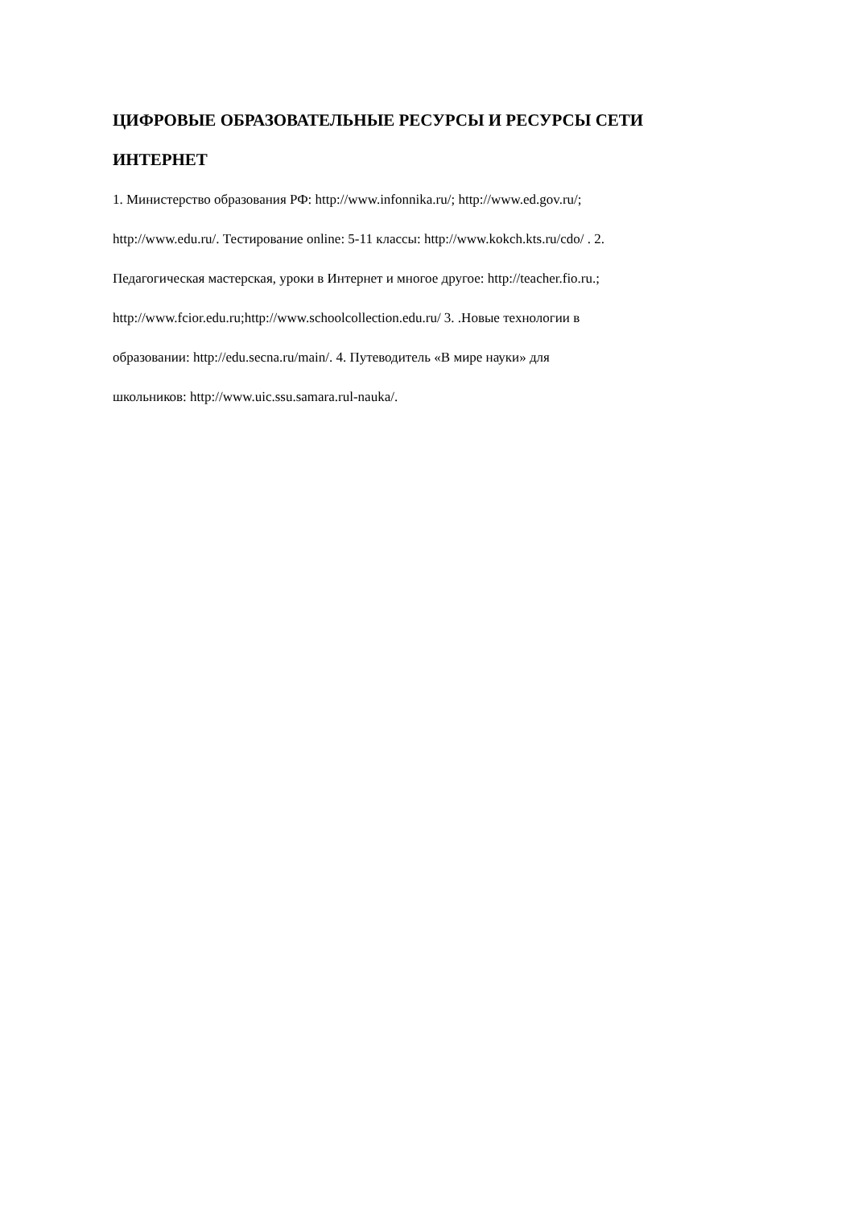ЦИФРОВЫЕ ОБРАЗОВАТЕЛЬНЫЕ РЕСУРСЫ И РЕСУРСЫ СЕТИ
ИНТЕРНЕТ
1. Министерство образования РФ: http://www.infonnika.ru/; http://www.ed.gov.ru/;
http://www.edu.ru/. Тестирование online: 5-11 классы: http://www.kokch.kts.ru/cdo/ . 2.
Педагогическая мастерская, уроки в Интернет и многое другое: http://teacher.fio.ru.;
http://www.fcior.edu.ru;http://www.schoolcollection.edu.ru/ 3. .Новые технологии в
образовании: http://edu.secna.ru/main/. 4. Путеводитель «В мире науки» для
школьников: http://www.uic.ssu.samara.rul-nauka/.